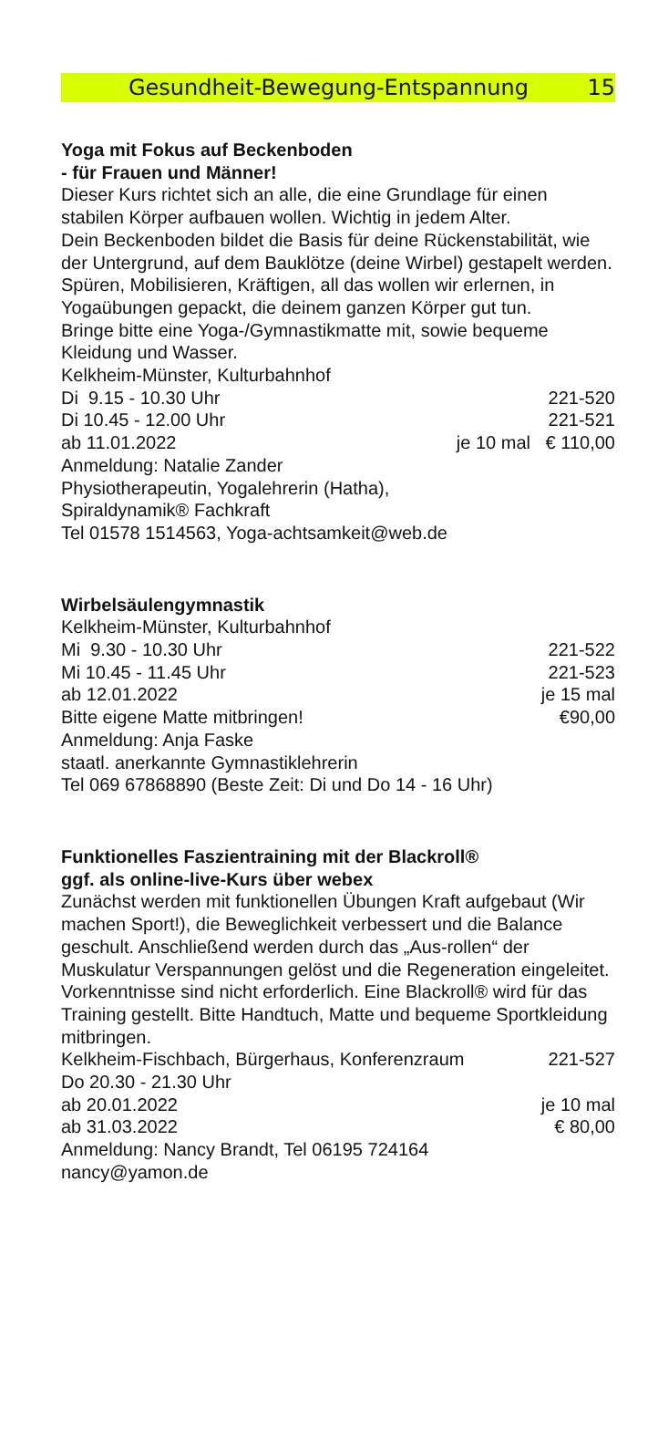Gesundheit-Bewegung-Entspannung 15
Yoga mit Fokus auf Beckenboden
- für Frauen und Männer!
Dieser Kurs richtet sich an alle, die eine Grundlage für einen stabilen Körper aufbauen wollen. Wichtig in jedem Alter.
Dein Beckenboden bildet die Basis für deine Rückenstabilität, wie der Untergrund, auf dem Bauklötze (deine Wirbel) gestapelt werden. Spüren, Mobilisieren, Kräftigen, all das wollen wir erlernen, in Yogaübungen gepackt, die deinem ganzen Körper gut tun.
Bringe bitte eine Yoga-/Gymnastikmatte mit, sowie bequeme Kleidung und Wasser.
Kelkheim-Münster, Kulturbahnhof
Di 9.15 - 10.30 Uhr 221-520
Di 10.45 - 12.00 Uhr 221-521
ab 11.01.2022 je 10 mal € 110,00
Anmeldung: Natalie Zander
Physiotherapeutin, Yogalehrerin (Hatha),
Spiraldynamik® Fachkraft
Tel 01578 1514563, Yoga-achtsamkeit@web.de
Wirbelsäulengymnastik
Kelkheim-Münster, Kulturbahnhof
Mi 9.30 - 10.30 Uhr 221-522
Mi 10.45 - 11.45 Uhr 221-523
ab 12.01.2022 je 15 mal
Bitte eigene Matte mitbringen! €90,00
Anmeldung: Anja Faske
staatl. anerkannte Gymnastiklehrerin
Tel 069 67868890 (Beste Zeit: Di und Do 14 - 16 Uhr)
Funktionelles Faszientraining mit der Blackroll®
ggf. als online-live-Kurs über webex
Zunächst werden mit funktionellen Übungen Kraft aufgebaut (Wir machen Sport!), die Beweglichkeit verbessert und die Balance geschult. Anschließend werden durch das „Aus-rollen“ der Muskulatur Verspannungen gelöst und die Regeneration eingeleitet. Vorkenntnisse sind nicht erforderlich. Eine Blackroll® wird für das Training gestellt. Bitte Handtuch, Matte und bequeme Sportkleidung mitbringen.
Kelkheim-Fischbach, Bürgerhaus, Konferenzraum 221-527
Do 20.30 - 21.30 Uhr
ab 20.01.2022 je 10 mal
ab 31.03.2022 € 80,00
Anmeldung: Nancy Brandt, Tel 06195 724164
nancy@yamon.de